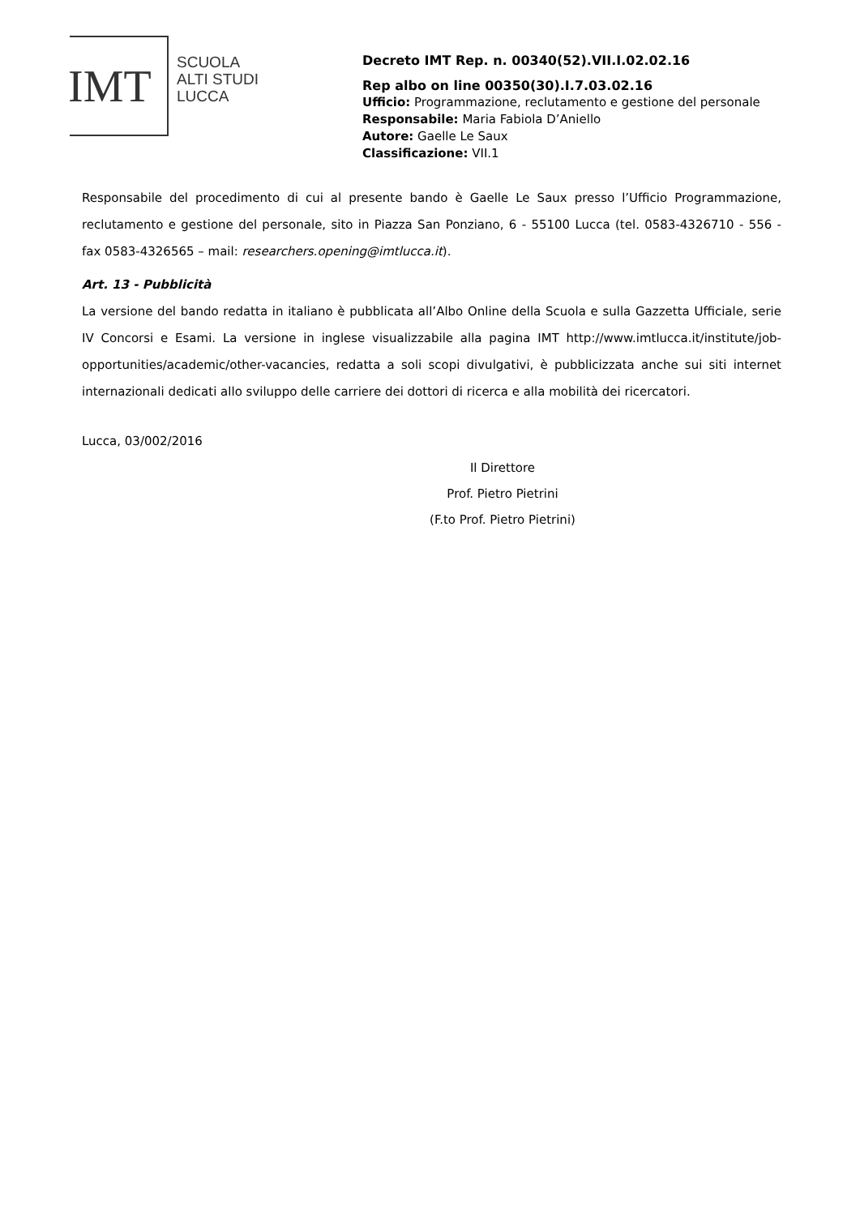IMT
SCUOLA
ALTI STUDI
LUCCA
Decreto IMT Rep. n. 00340(52).VII.I.02.02.16
Rep albo on line 00350(30).I.7.03.02.16
Ufficio: Programmazione, reclutamento e gestione del personale
Responsabile: Maria Fabiola D’Aniello
Autore: Gaelle Le Saux
Classificazione: VII.1
Responsabile del procedimento di cui al presente bando è Gaelle Le Saux presso l’Ufficio Programmazione, reclutamento e gestione del personale, sito in Piazza San Ponziano, 6 - 55100 Lucca (tel. 0583-4326710 - 556 - fax 0583-4326565 – mail: researchers.opening@imtlucca.it).
Art. 13 - Pubblicità
La versione del bando redatta in italiano è pubblicata all’Albo Online della Scuola e sulla Gazzetta Ufficiale, serie IV Concorsi e Esami. La versione in inglese visualizzabile alla pagina IMT http://www.imtlucca.it/institute/job-opportunities/academic/other-vacancies, redatta a soli scopi divulgativi, è pubblicizzata anche sui siti internet internazionali dedicati allo sviluppo delle carriere dei dottori di ricerca e alla mobilità dei ricercatori.
Lucca, 03/002/2016
Il Direttore
Prof. Pietro Pietrini
(F.to Prof. Pietro Pietrini)